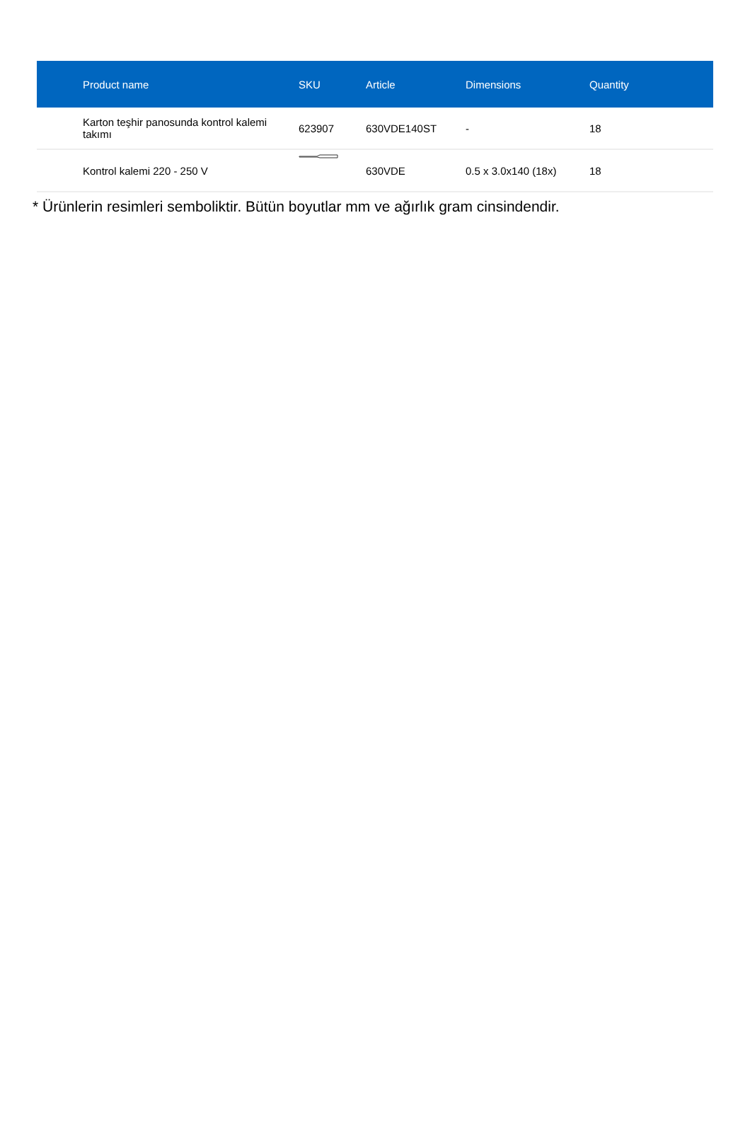| Product name | SKU | Article | Dimensions | Quantity |
| --- | --- | --- | --- | --- |
| Karton teşhir panosunda kontrol kalemi takımı | 623907 | 630VDE140ST | - | 18 |
| Kontrol kalemi 220 - 250 V | | 630VDE | 0.5 x 3.0x140 (18x) | 18 |
* Ürünlerin resimleri semboliktir. Bütün boyutlar mm ve ağırlık gram cinsindendir.